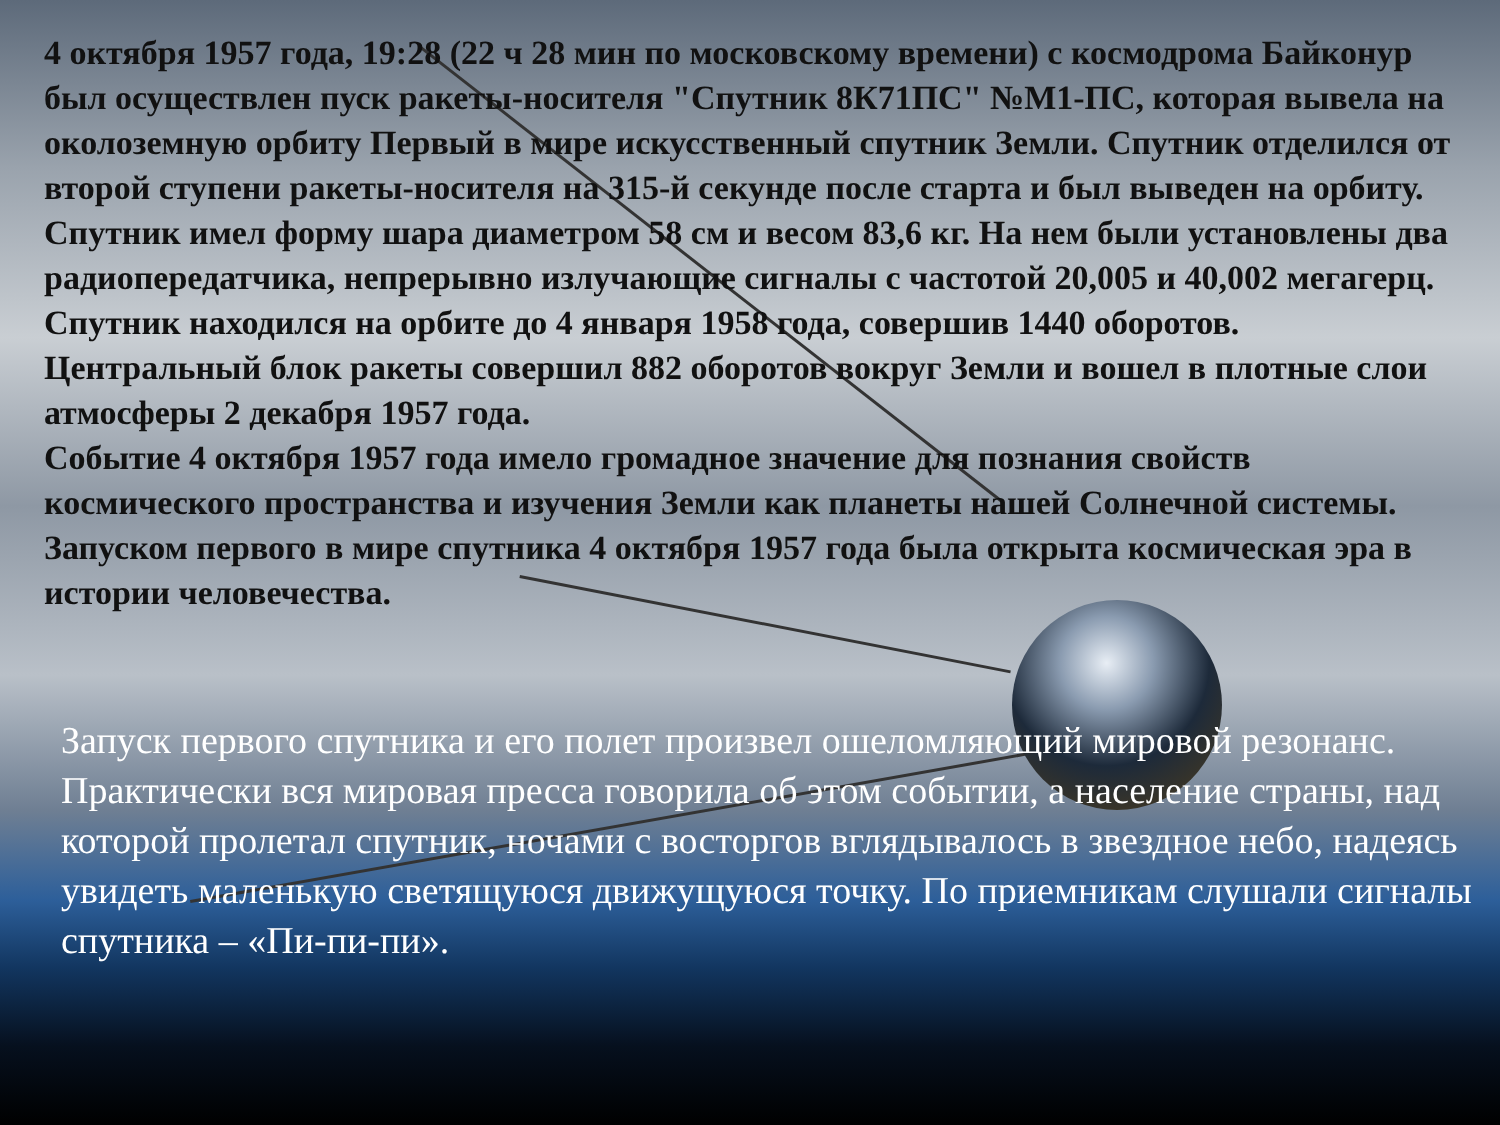4 октября 1957 года, 19:28 (22 ч 28 мин по московскому времени) с космодрома Байконур был осуществлен пуск ракеты-носителя "Спутник 8К71ПС" №М1-ПС, которая вывела на околоземную орбиту Первый в мире искусственный спутник Земли. Спутник отделился от второй ступени ракеты-носителя на 315-й секунде после старта и был выведен на орбиту. Спутник имел форму шара диаметром 58 см и весом 83,6 кг. На нем были установлены два радиопередатчика, непрерывно излучающие сигналы с частотой 20,005 и 40,002 мегагерц.
Спутник находился на орбите до 4 января 1958 года, совершив 1440 оборотов. Центральный блок ракеты совершил 882 оборотов вокруг Земли и вошел в плотные слои атмосферы 2 декабря 1957 года.
Событие 4 октября 1957 года имело громадное значение для познания свойств космического пространства и изучения Земли как планеты нашей Солнечной системы.
Запуском первого в мире спутника 4 октября 1957 года была открыта космическая эра в истории человечества.
Запуск первого спутника и его полет произвел ошеломляющий мировой резонанс. Практически вся мировая пресса говорила об этом событии, а население страны, над которой пролетал спутник, ночами с восторгов вглядывалось в звездное небо, надеясь увидеть маленькую светящуюся движущуюся точку. По приемникам слушали сигналы спутника – «Пи-пи-пи».